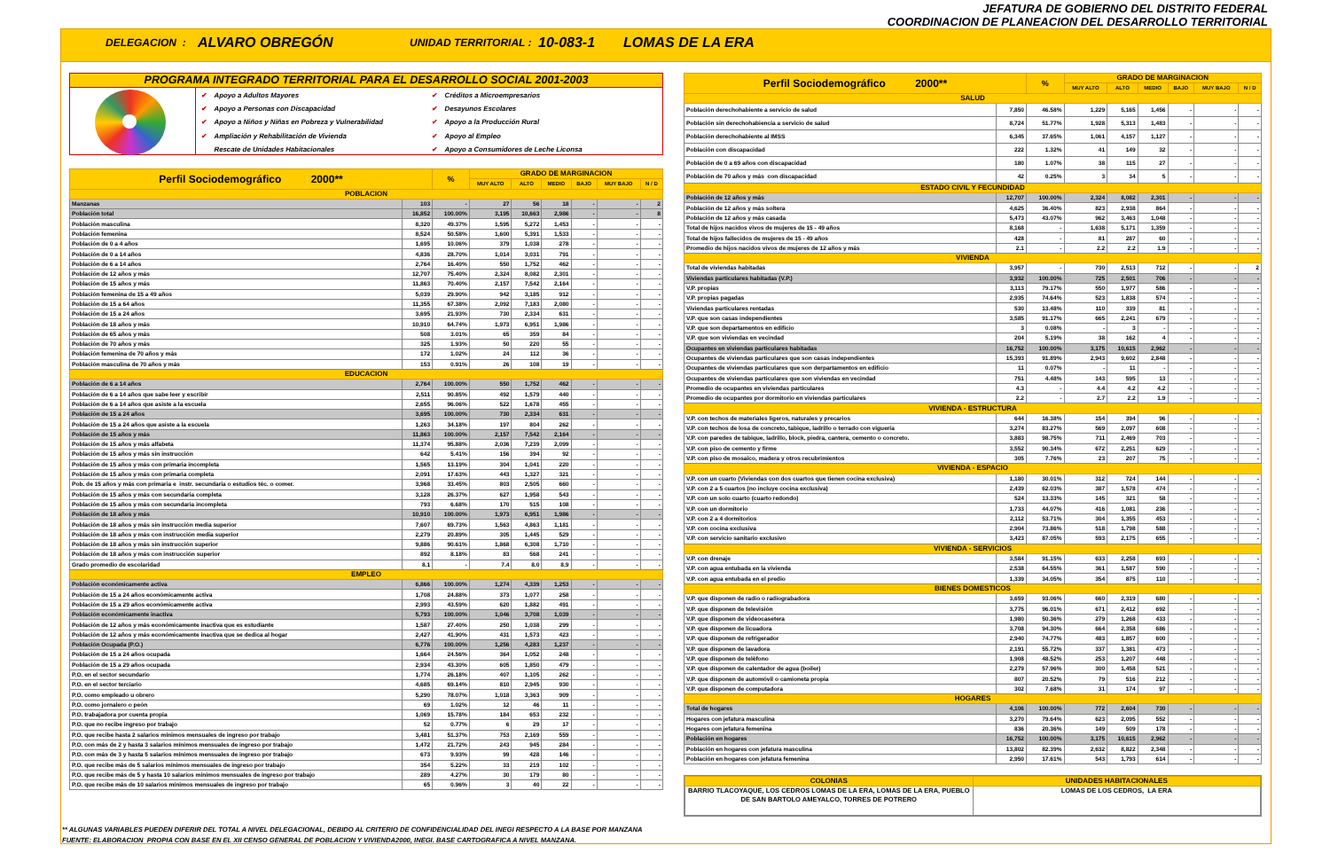JEFATURA DE GOBIERNO DEL DISTRITO FEDERAL
COORDINACION DE PLANEACION DEL DESARROLLO TERRITORIAL
DELEGACION : ALVARO OBREGÓN UNIDAD TERRITORIAL : 10-083-1 LOMAS DE LA ERA
PROGRAMA INTEGRADO TERRITORIAL PARA EL DESARROLLO SOCIAL 2001-2003
✔ Apoyo a Adultos Mayores
✔ Créditos a Microempresarios
✔ Apoyo a Personas con Discapacidad
✔ Desayunos Escolares
✔ Apoyo a Niños y Niñas en Pobreza y Vulnerabilidad
✔ Apoyo a la Producción Rural
✔ Ampliación y Rehabilitación de Vivienda
✔ Apoyo al Empleo
✔ Rescate de Unidades Habitacionales
✔ Apoyo a Consumidores de Leche Liconsa
| Perfil Sociodemográfico 2000** | | % | GRADO DE MARGINACION | | | | | |
| --- | --- | --- | --- | --- | --- | --- | --- | --- |
| | | | MUY ALTO | ALTO | MEDIO | BAJO | MUY BAJO | N / D |
| POBLACION | | | | | | | | |
| Manzanas | 103 | - | 27 | 56 | 18 | - | - | 2 |
| Población total | 16,852 | 100.00% | 3,195 | 10,663 | 2,986 | - | - | 8 |
| Población masculina | 8,320 | 49.37% | 1,595 | 5,272 | 1,453 | - | - | - |
| Población femenina | 8,524 | 50.58% | 1,600 | 5,391 | 1,533 | - | - | - |
| Población de 0 a 4 años | 1,695 | 10.06% | 379 | 1,038 | 278 | - | - | - |
| Población de 0 a 14 años | 4,836 | 28.70% | 1,014 | 3,031 | 791 | - | - | - |
| Población de 6 a 14 años | 2,764 | 16.40% | 550 | 1,752 | 462 | - | - | - |
| Población de 12 años y más | 12,707 | 75.40% | 2,324 | 8,082 | 2,301 | - | - | - |
| Población de 15 años y más | 11,863 | 70.40% | 2,157 | 7,542 | 2,164 | - | - | - |
| Población femenina de 15 a 49 años | 5,039 | 29.90% | 942 | 3,185 | 912 | - | - | - |
| Población de 15 a 64 años | 11,355 | 67.38% | 2,092 | 7,183 | 2,080 | - | - | - |
| Población de 15 a 24 años | 3,695 | 21.93% | 730 | 2,334 | 631 | - | - | - |
| Población de 18 años y más | 10,910 | 64.74% | 1,973 | 6,951 | 1,986 | - | - | - |
| Población de 65 años y más | 508 | 3.01% | 65 | 359 | 84 | - | - | - |
| Población de 70 años y más | 325 | 1.93% | 50 | 220 | 55 | - | - | - |
| Población femenina de 70 años y más | 172 | 1.02% | 24 | 112 | 36 | - | - | - |
| Población masculina de 70 años y más | 153 | 0.91% | 26 | 108 | 19 | - | - | - |
| EDUCACION | | | | | | | | |
| Población de 6 a 14 años | 2,764 | 100.00% | 550 | 1,752 | 462 | - | - | - |
| Población de 6 a 14 años que sabe leer y escribir | 2,511 | 90.85% | 492 | 1,579 | 440 | - | - | - |
| Población de 6 a 14 años que asiste a la escuela | 2,655 | 96.06% | 522 | 1,678 | 455 | - | - | - |
| Población de 15 a 24 años | 3,695 | 100.00% | 730 | 2,334 | 631 | - | - | - |
| Población de 15 a 24 años que asiste a la escuela | 1,263 | 34.18% | 197 | 804 | 262 | - | - | - |
| Población de 15 años y más | 11,863 | 100.00% | 2,157 | 7,542 | 2,164 | - | - | - |
| Población de 15 años y más alfabeta | 11,374 | 95.88% | 2,036 | 7,239 | 2,099 | - | - | - |
| Población de 15 años y más sin instrucción | 642 | 5.41% | 156 | 394 | 92 | - | - | - |
| Población de 15 años y más con primaria incompleta | 1,565 | 13.19% | 304 | 1,041 | 220 | - | - | - |
| Población de 15 años y más con primaria completa | 2,091 | 17.63% | 443 | 1,327 | 321 | - | - | - |
| Pob. de 15 años y más con primaria e instr. secundaria o estudios téc. o comer. | 3,968 | 33.45% | 803 | 2,505 | 660 | - | - | - |
| Población de 15 años y más con secundaria completa | 3,128 | 26.37% | 627 | 1,958 | 543 | - | - | - |
| Población de 15 años y más con secundaria incompleta | 793 | 6.68% | 170 | 515 | 108 | - | - | - |
| Población de 18 años y más | 10,910 | 100.00% | 1,973 | 6,951 | 1,986 | - | - | - |
| Población de 18 años y más sin instrucción media superior | 7,607 | 69.73% | 1,563 | 4,863 | 1,181 | - | - | - |
| Población de 18 años y más con instrucción media superior | 2,279 | 20.89% | 305 | 1,445 | 529 | - | - | - |
| Población de 18 años y más sin instrucción superior | 9,886 | 90.61% | 1,868 | 6,308 | 1,710 | - | - | - |
| Población de 18 años y más con instrucción superior | 892 | 8.18% | 83 | 568 | 241 | - | - | - |
| Grado promedio de escolaridad | 8.1 | - | 7.4 | 8.0 | 8.9 | - | - | - |
| EMPLEO | | | | | | | | |
| Población económicamente activa | 6,866 | 100.00% | 1,274 | 4,339 | 1,253 | - | - | - |
| Población de 15 a 24 años económicamente activa | 1,708 | 24.88% | 373 | 1,077 | 258 | - | - | - |
| Población de 15 a 29 años económicamente activa | 2,993 | 43.59% | 620 | 1,882 | 491 | - | - | - |
| Población económicamente inactiva | 5,793 | 100.00% | 1,046 | 3,708 | 1,039 | - | - | - |
| Población de 12 años y más económicamente inactiva que es estudiante | 1,587 | 27.40% | 250 | 1,038 | 299 | - | - | - |
| Población de 12 años y más económicamente inactiva que se dedica al hogar | 2,427 | 41.90% | 431 | 1,573 | 423 | - | - | - |
| Población Ocupada (P.O.) | 6,776 | 100.00% | 1,256 | 4,283 | 1,237 | - | - | - |
| Población de 15 a 24 años ocupada | 1,664 | 24.56% | 364 | 1,052 | 248 | - | - | - |
| Población de 15 a 29 años ocupada | 2,934 | 43.30% | 605 | 1,850 | 479 | - | - | - |
| P.O. en el sector secundario | 1,774 | 26.18% | 407 | 1,105 | 262 | - | - | - |
| P.O. en el sector terciario | 4,685 | 69.14% | 810 | 2,945 | 930 | - | - | - |
| P.O. como empleado u obrero | 5,290 | 78.07% | 1,018 | 3,363 | 909 | - | - | - |
| P.O. como jornalero o peón | 69 | 1.02% | 12 | 46 | 11 | - | - | - |
| P.O. trabajadora por cuenta propia | 1,069 | 15.78% | 184 | 653 | 232 | - | - | - |
| P.O. que no recibe ingreso por trabajo | 52 | 0.77% | 6 | 29 | 17 | - | - | - |
| P.O. que recibe hasta 2 salarios mínimos mensuales de ingreso por trabajo | 3,481 | 51.37% | 753 | 2,169 | 559 | - | - | - |
| P.O. con más de 2 y hasta 3 salarios mínimos mensuales de ingreso por trabajo | 1,472 | 21.72% | 243 | 945 | 284 | - | - | - |
| P.O. con más de 3 y hasta 5 salarios mínimos mensuales de ingreso por trabajo | 673 | 9.93% | 99 | 428 | 146 | - | - | - |
| P.O. que recibe más de 5 salarios mínimos mensuales de ingreso por trabajo | 354 | 5.22% | 33 | 219 | 102 | - | - | - |
| P.O. que recibe más de 5 y hasta 10 salarios mínimos mensuales de ingreso por trabajo | 289 | 4.27% | 30 | 179 | 80 | - | - | - |
| P.O. que recibe más de 10 salarios mínimos mensuales de ingreso por trabajo | 65 | 0.96% | 3 | 40 | 22 | - | - | - |
| Perfil Sociodemográfico 2000** | | % | GRADO DE MARGINACION | | | | | |
| --- | --- | --- | --- | --- | --- | --- | --- | --- |
| | | | MUY ALTO | ALTO | MEDIO | BAJO | MUY BAJO | N / D |
| SALUD | | | | | | | | |
| Población derechohabiente a servicio de salud | 7,850 | 46.58% | 1,229 | 5,165 | 1,456 | - | - | - |
| Población sin derechohabiencia a servicio de salud | 8,724 | 51.77% | 1,928 | 5,313 | 1,483 | - | - | - |
| Población derechohabiente al IMSS | 6,345 | 37.65% | 1,061 | 4,157 | 1,127 | - | - | - |
| Población con discapacidad | 222 | 1.32% | 41 | 149 | 32 | - | - | - |
| Población de 0 a 69 años con discapacidad | 180 | 1.07% | 38 | 115 | 27 | - | - | - |
| Población de 70 años y más con discapacidad | 42 | 0.25% | 3 | 34 | 5 | - | - | - |
| ESTADO CIVIL Y FECUNDIDAD | | | | | | | | |
| Población de 12 años y más | 12,707 | 100.00% | 2,324 | 8,082 | 2,301 | - | - | - |
| Población de 12 años y más soltera | 4,625 | 36.40% | 823 | 2,938 | 864 | - | - | - |
| Población de 12 años y más casada | 5,473 | 43.07% | 962 | 3,463 | 1,048 | - | - | - |
| Total de hijos nacidos vivos de mujeres de 15 - 49 años | 8,168 | - | 1,638 | 5,171 | 1,359 | - | - | - |
| Total de hijos fallecidos de mujeres de 15 - 49 años | 428 | - | 81 | 287 | 60 | - | - | - |
| Promedio de hijos nacidos vivos de mujeres de 12 años y más | 2.1 | - | 2.2 | 2.2 | 1.9 | - | - | - |
| VIVIENDA | | | | | | | | |
| Total de viviendas habitadas | 3,957 | - | 730 | 2,513 | 712 | - | - | 2 |
| Viviendas particulares habitadas (V.P.) | 3,932 | 100.00% | 725 | 2,501 | 706 | - | - | - |
| V.P. propias | 3,113 | 79.17% | 550 | 1,977 | 586 | - | - | - |
| V.P. propias pagadas | 2,935 | 74.64% | 523 | 1,838 | 574 | - | - | - |
| Viviendas particulares rentadas | 530 | 13.48% | 110 | 339 | 81 | - | - | - |
| V.P. que son casas independientes | 3,585 | 91.17% | 665 | 2,241 | 679 | - | - | - |
| V.P. que son departamentos en edificio | 3 | 0.08% | - | 3 | - | - | - | - |
| V.P. que son viviendas en vecindad | 204 | 5.19% | 38 | 162 | 4 | - | - | - |
| Ocupantes en viviendas particulares habitadas | 16,752 | 100.00% | 3,175 | 10,615 | 2,962 | - | - | - |
| Ocupantes de viviendas particulares que son casas independientes | 15,393 | 91.89% | 2,943 | 9,602 | 2,848 | - | - | - |
| Ocupantes de viviendas particulares que son derpartamentos en edificio | 11 | 0.07% | - | 11 | - | - | - | - |
| Ocupantes de viviendas particulares que son viviendas en vecindad | 751 | 4.48% | 143 | 595 | 13 | - | - | - |
| Promedio de ocupantes en viviendas particulares | 4.3 | - | 4.4 | 4.2 | 4.2 | - | - | - |
| Promedio de ocupantes por dormitorio en viviendas particulares | 2.2 | - | 2.7 | 2.2 | 1.9 | - | - | - |
| VIVIENDA - ESTRUCTURA | | | | | | | | |
| V.P. con techos de materiales ligeros, naturales y precarios | 644 | 16.38% | 154 | 394 | 96 | - | - | - |
| V.P. con techos de losa de concreto, tabique, ladrillo o terrado con viguería | 3,274 | 83.27% | 569 | 2,097 | 608 | - | - | - |
| V.P. con paredes de tabique, ladrillo, block, piedra, cantera, cemento o concreto. | 3,883 | 98.75% | 711 | 2,469 | 703 | - | - | - |
| V.P. con piso de cemento y firme | 3,552 | 90.34% | 672 | 2,251 | 629 | - | - | - |
| V.P. con piso de mosaico, madera y otros recubrimientos | 305 | 7.76% | 23 | 207 | 75 | - | - | - |
| VIVIENDA - ESPACIO | | | | | | | | |
| V.P. con un cuarto (Viviendas con dos cuartos que tienen cocina exclusiva) | 1,180 | 30.01% | 312 | 724 | 144 | - | - | - |
| V.P. con 2 a 5 cuartos (no incluye cocina exclusiva) | 2,439 | 62.03% | 387 | 1,578 | 474 | - | - | - |
| V.P. con un solo cuarto (cuarto redondo) | 524 | 13.33% | 145 | 321 | 58 | - | - | - |
| V.P. con un dormitorio | 1,733 | 44.07% | 416 | 1,081 | 236 | - | - | - |
| V.P. con 2 a 4 dormitorios | 2,112 | 53.71% | 304 | 1,355 | 453 | - | - | - |
| V.P. con cocina exclusiva | 2,904 | 73.86% | 518 | 1,798 | 588 | - | - | - |
| V.P. con servicio sanitario exclusivo | 3,423 | 87.05% | 593 | 2,175 | 655 | - | - | - |
| VIVIENDA - SERVICIOS | | | | | | | | |
| V.P. con drenaje | 3,584 | 91.15% | 633 | 2,258 | 693 | - | - | - |
| V.P. con agua entubada en la vivienda | 2,538 | 64.55% | 361 | 1,587 | 590 | - | - | - |
| V.P. con agua entubada en el predio | 1,339 | 34.05% | 354 | 875 | 110 | - | - | - |
| BIENES DOMESTICOS | | | | | | | | |
| V.P. que disponen de radio o radiograbadora | 3,659 | 93.06% | 660 | 2,319 | 680 | - | - | - |
| V.P. que disponen de televisión | 3,775 | 96.01% | 671 | 2,412 | 692 | - | - | - |
| V.P. que disponen de videocasetera | 1,980 | 50.36% | 279 | 1,268 | 433 | - | - | - |
| V.P. que disponen de licuadora | 3,708 | 94.30% | 664 | 2,358 | 686 | - | - | - |
| V.P. que disponen de refrigerador | 2,940 | 74.77% | 483 | 1,857 | 600 | - | - | - |
| V.P. que disponen de lavadora | 2,191 | 55.72% | 337 | 1,381 | 473 | - | - | - |
| V.P. que disponen de teléfono | 1,908 | 48.52% | 253 | 1,207 | 448 | - | - | - |
| V.P. que disponen de calentador de agua (boiler) | 2,279 | 57.96% | 300 | 1,458 | 521 | - | - | - |
| V.P. que disponen de automóvil o camioneta propia | 807 | 20.52% | 79 | 516 | 212 | - | - | - |
| V.P. que disponen de computadora | 302 | 7.68% | 31 | 174 | 97 | - | - | - |
| HOGARES | | | | | | | | |
| Total de hogares | 4,106 | 100.00% | 772 | 2,604 | 730 | - | - | - |
| Hogares con jefatura masculina | 3,270 | 79.64% | 623 | 2,095 | 552 | - | - | - |
| Hogares con jefatura femenina | 836 | 20.36% | 149 | 509 | 178 | - | - | - |
| Población en hogares | 16,752 | 100.00% | 3,175 | 10,615 | 2,962 | - | - | - |
| Población en hogares con jefatura masculina | 13,802 | 82.39% | 2,632 | 8,822 | 2,348 | - | - | - |
| Población en hogares con jefatura femenina | 2,950 | 17.61% | 543 | 1,793 | 614 | - | - | - |
| COLONIAS | UNIDADES HABITACIONALES |
| --- | --- |
| BARRIO TLACOYAQUE, LOS CEDROS LOMAS DE LA ERA, LOMAS DE LA ERA, PUEBLO DE SAN BARTOLO AMEYALCO, TORRES DE POTRERO | LOMAS DE LOS CEDROS, LA ERA |
** ALGUNAS VARIABLES PUEDEN DIFERIR DEL TOTAL A NIVEL DELEGACIONAL, DEBIDO AL CRITERIO DE CONFIDENCIALIDAD DEL INEGI RESPECTO A LA BASE POR MANZANA
FUENTE: ELABORACION PROPIA CON BASE EN EL XII CENSO GENERAL DE POBLACION Y VIVIENDA2000, INEGI. BASE CARTOGRAFICA A NIVEL MANZANA.